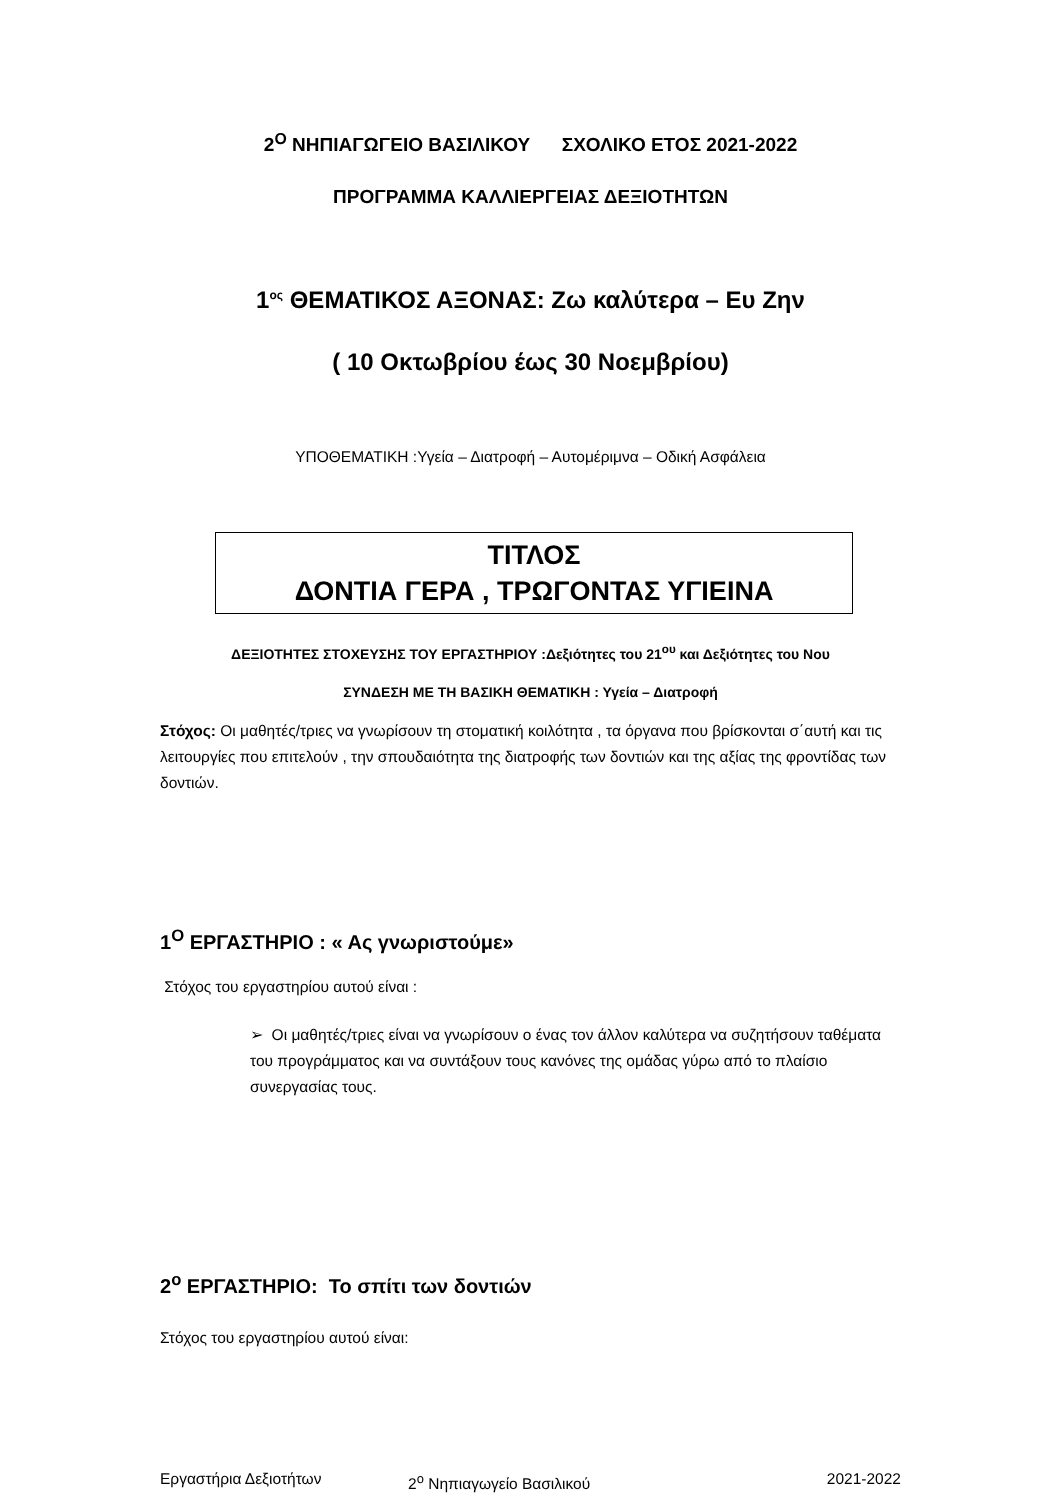2<sup>Ο</sup> ΝΗΠΙΑΓΩΓΕΙΟ ΒΑΣΙΛΙΚΟΥ ΣΧΟΛΙΚΟ ΕΤΟΣ 2021-2022
ΠΡΟΓΡΑΜΜΑ ΚΑΛΛΙΕΡΓΕΙΑΣ ΔΕΞΙΟΤΗΤΩΝ
1<sup>ος</sup> ΘΕΜΑΤΙΚΟΣ ΑΞΟΝΑΣ: Ζω καλύτερα – Ευ Ζην
( 10 Οκτωβρίου έως 30 Νοεμβρίου)
ΥΠΟΘΕΜΑΤΙΚΗ :Υγεία – Διατροφή – Αυτομέριμνα – Οδική Ασφάλεια
ΤΙΤΛΟΣ
ΔΟΝΤΙΑ ΓΕΡΑ , ΤΡΩΓΟΝΤΑΣ ΥΓΙΕΙΝΑ
ΔΕΞΙΟΤΗΤΕΣ ΣΤΟΧΕΥΣΗΣ ΤΟΥ ΕΡΓΑΣΤΗΡΙΟΥ :Δεξιότητες του 21<sup>ου</sup> και Δεξιότητες του Νου
ΣΥΝΔΕΣΗ ΜΕ ΤΗ ΒΑΣΙΚΗ ΘΕΜΑΤΙΚΗ : Υγεία – Διατροφή
Στόχος: Οι μαθητές/τριες να γνωρίσουν τη στοματική κοιλότητα , τα όργανα που βρίσκονται σ΄αυτή και τις λειτουργίες που επιτελούν , την σπουδαιότητα της διατροφής των δοντιών και της αξίας της φροντίδας των δοντιών.
1<sup>Ο</sup> ΕΡΓΑΣΤΗΡΙΟ : « Ας γνωριστούμε»
Στόχος του εργαστηρίου αυτού είναι :
➢ Οι μαθητές/τριες είναι να γνωρίσουν ο ένας τον άλλον καλύτερα να συζητήσουν ταθέματα του προγράμματος και να συντάξουν τους κανόνες της ομάδας γύρω από το πλαίσιο συνεργασίας τους.
2<sup>ο</sup> ΕΡΓΑΣΤΗΡΙΟ: Το σπίτι των δοντιών
Στόχος του εργαστηρίου αυτού είναι:
Εργαστήρια Δεξιοτήτων 2<sup>ο</sup> Νηπιαγωγείο Βασιλικού 2021-2022